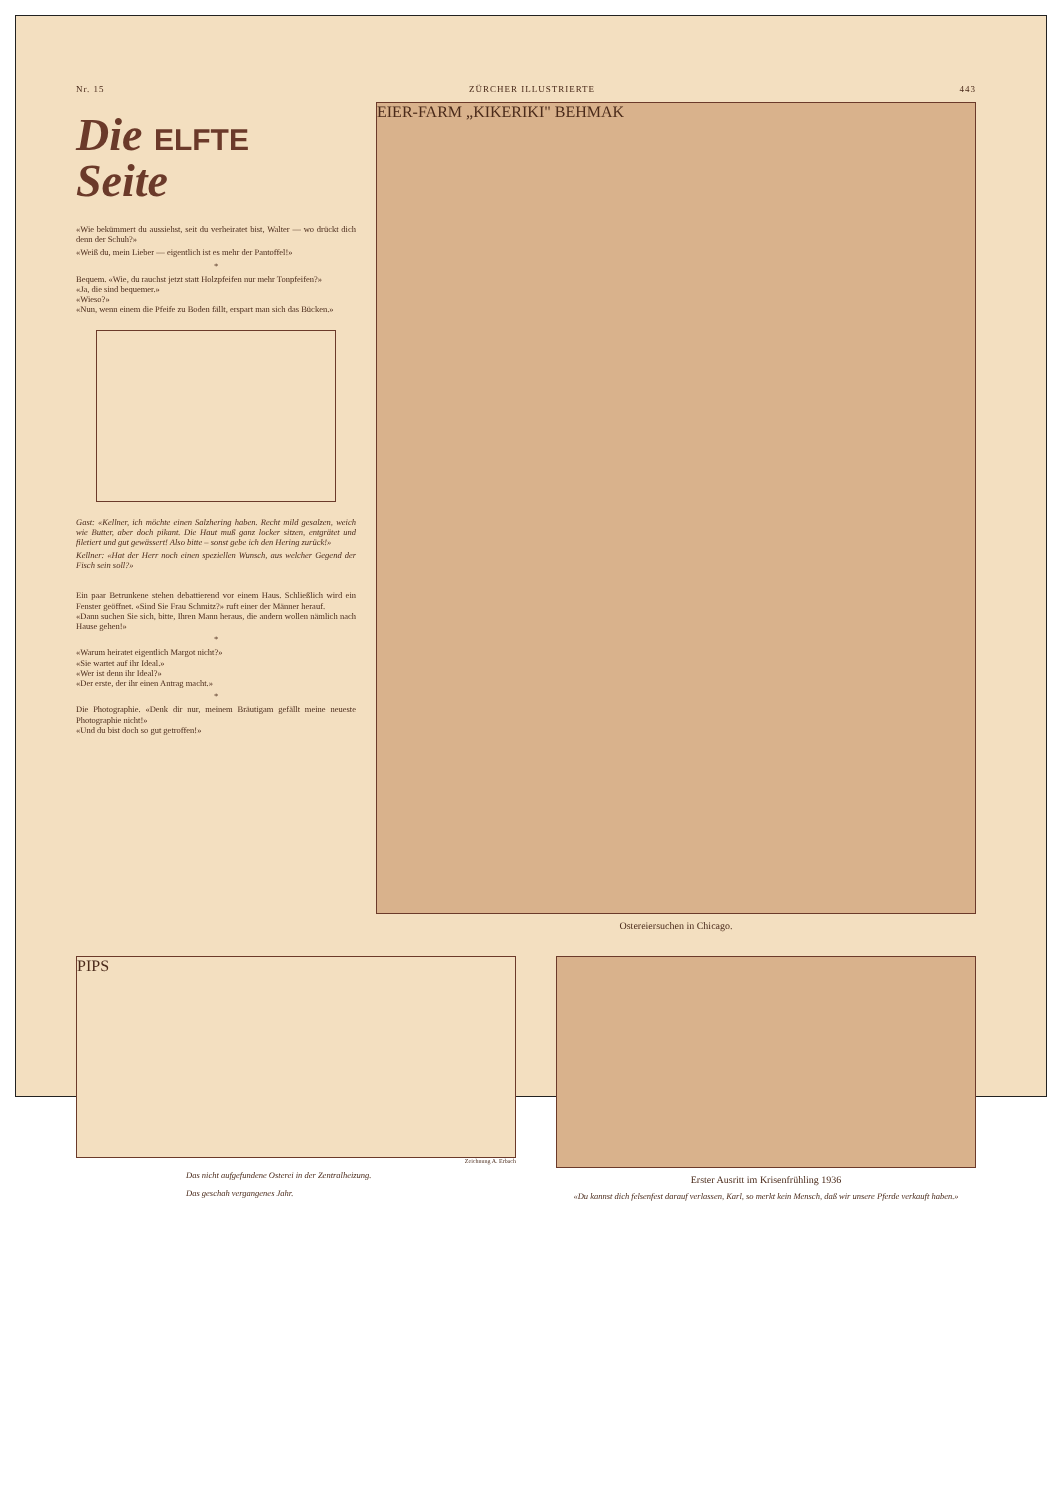Nr. 15 ZÜRCHER ILLUSTRIERTE 443
Die ELFTE
Seite
«Wie bekümmert du aussiehst, seit du verheiratet bist, Walter — wo drückt dich denn der Schuh?»
«Weiß du, mein Lieber — eigentlich ist es mehr der Pantoffel!»
*
Bequem. «Wie, du rauchst jetzt statt Holzpfeifen nur mehr Tonpfeifen?»
«Ja, die sind bequemer.»
«Wieso?»
«Nun, wenn einem die Pfeife zu Boden fällt, erspart man sich das Bücken.»
Gast: «Kellner, ich möchte einen Salzhering haben. Recht mild gesalzen, weich wie Butter, aber doch pikant. Die Haut muß ganz locker sitzen, entgrätet und filetiert und gut gewässert! Also bitte – sonst gebe ich den Hering zurück!»
Kellner: «Hat der Herr noch einen speziellen Wunsch, aus welcher Gegend der Fisch sein soll?»
Ein paar Betrunkene stehen debattierend vor einem Haus. Schließlich wird ein Fenster geöffnet. «Sind Sie Frau Schmitz?» ruft einer der Männer herauf.
«Dann suchen Sie sich, bitte, Ihren Mann heraus, die andern wollen nämlich nach Hause gehen!»
*
«Warum heiratet eigentlich Margot nicht?»
«Sie wartet auf ihr Ideal.»
«Wer ist denn ihr Ideal?»
«Der erste, der ihr einen Antrag macht.»
*
Die Photographie. «Denk dir nur, meinem Bräutigam gefällt meine neueste Photographie nicht!»
«Und du bist doch so gut getroffen!»
EIER-FARM „KIKERIKI" BEHMAK
Ostereiersuchen in Chicago.
PIPS
Zeichnung A. Erbach
Das nicht aufgefundene Osterei in der Zentralheizung.
Das geschah vergangenes Jahr.
Erster Ausritt im Krisenfrühling 1936
«Du kannst dich felsenfest darauf verlassen, Karl, so merkt kein Mensch, daß wir unsere Pferde verkauft haben.»